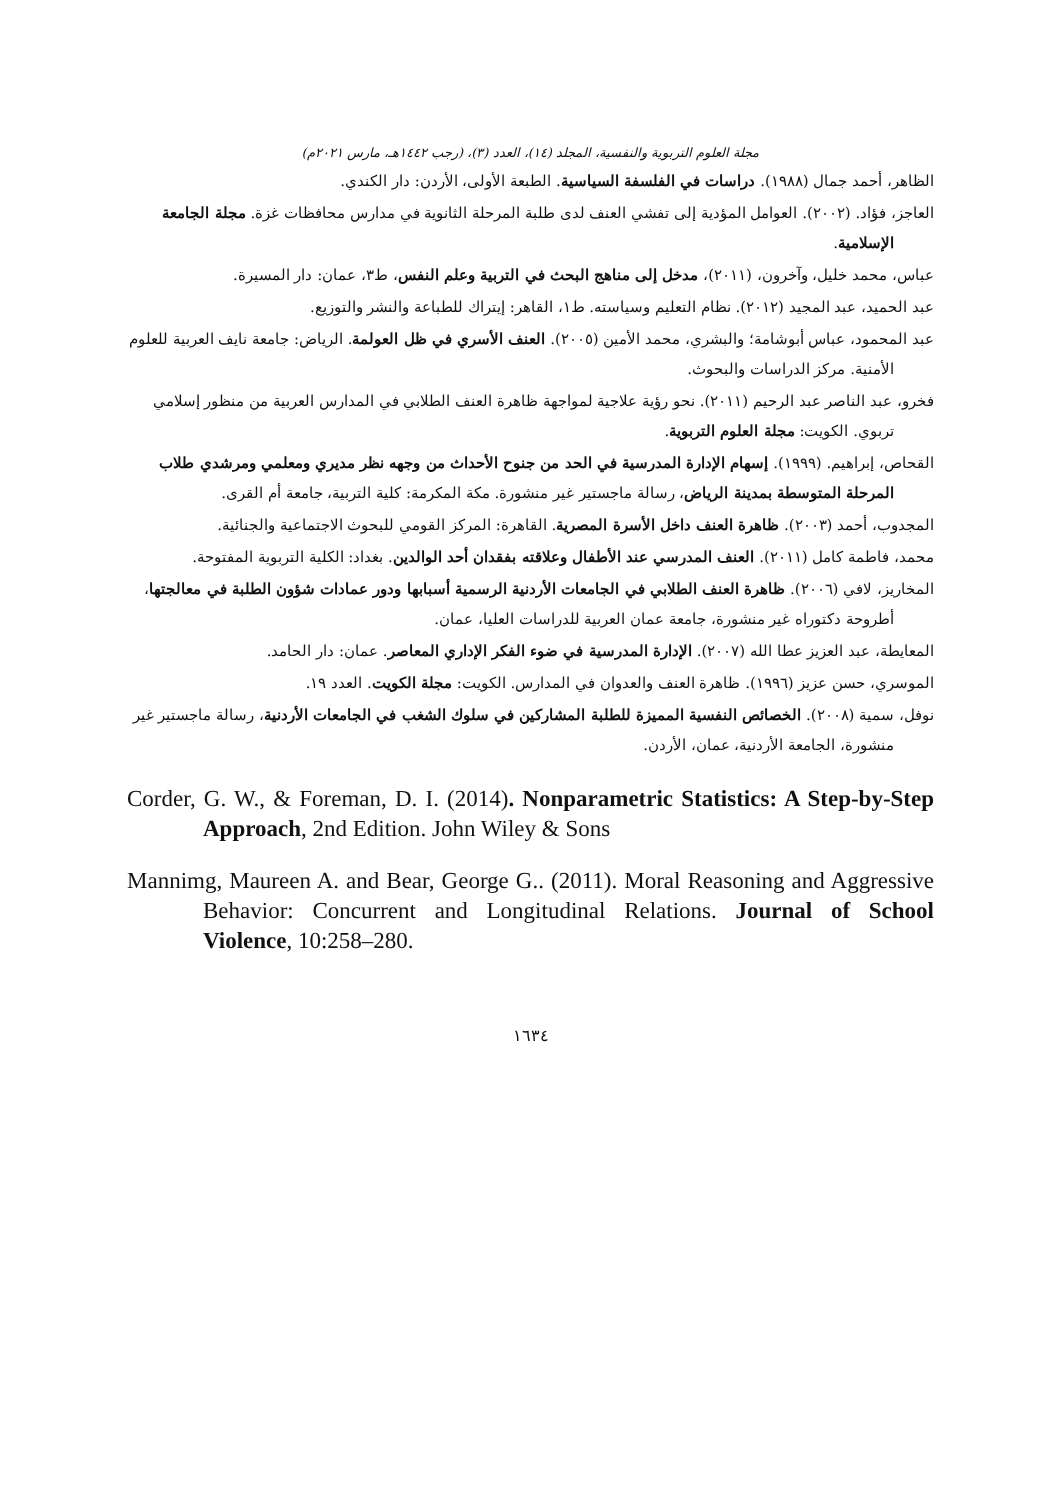مجلة العلوم التربوية والنفسية، المجلد (١٤)، العدد (٣)، (رجب ١٤٤٢هـ، مارس ٢٠٢١م)
الظاهر، أحمد جمال (١٩٨٨). دراسات في الفلسفة السياسية. الطبعة الأولى، الأردن: دار الكندي.
العاجز، فؤاد. (٢٠٠٢). العوامل المؤدية إلى تفشي العنف لدى طلبة المرحلة الثانوية في مدارس محافظات غزة. مجلة الجامعة الإسلامية.
عباس، محمد خليل، وآخرون، (٢٠١١)، مدخل إلى مناهج البحث في التربية وعلم النفس، ط٣، عمان: دار المسيرة.
عبد الحميد، عبد المجيد (٢٠١٢). نظام التعليم وسياسته. ط١، القاهر: إيتراك للطباعة والنشر والتوزيع.
عبد المحمود، عباس أبوشامة؛ والبشري، محمد الأمين (٢٠٠٥). العنف الأسري في ظل العولمة. الرياض: جامعة نايف العربية للعلوم الأمنية. مركز الدراسات والبحوث.
فخرو، عبد الناصر عبد الرحيم (٢٠١١). نحو رؤية علاجية لمواجهة ظاهرة العنف الطلابي في المدارس العربية من منظور إسلامي تربوي. الكويت: مجلة العلوم التربوية.
القحاص، إبراهيم. (١٩٩٩). إسهام الإدارة المدرسية في الحد من جنوح الأحداث من وجهه نظر مديري ومعلمي ومرشدي طلاب المرحلة المتوسطة بمدينة الرياض، رسالة ماجستير غير منشورة. مكة المكرمة: كلية التربية، جامعة أم القرى.
المجدوب، أحمد (٢٠٠٣). ظاهرة العنف داخل الأسرة المصرية. القاهرة: المركز القومي للبحوث الاجتماعية والجنائية.
محمد، فاطمة كامل (٢٠١١). العنف المدرسي عند الأطفال وعلاقته بفقدان أحد الوالدين. بغداد: الكلية التربوية المفتوحة.
المخاريز، لافي (٢٠٠٦). ظاهرة العنف الطلابي في الجامعات الأردنية الرسمية أسبابها ودور عمادات شؤون الطلبة في معالجتها، أطروحة دكتوراه غير منشورة، جامعة عمان العربية للدراسات العليا، عمان.
المعايطة، عبد العزيز عطا الله (٢٠٠٧). الإدارة المدرسية في ضوء الفكر الإداري المعاصر. عمان: دار الحامد.
الموسري، حسن عزيز (١٩٩٦). ظاهرة العنف والعدوان في المدارس. الكويت: مجلة الكويت. العدد ١٩.
نوفل، سمية (٢٠٠٨). الخصائص النفسية المميزة للطلبة المشاركين في سلوك الشغب في الجامعات الأردنية، رسالة ماجستير غير منشورة، الجامعة الأردنية، عمان، الأردن.
Corder, G. W., & Foreman, D. I. (2014). Nonparametric Statistics: A Step-by-Step Approach, 2nd Edition. John Wiley & Sons
Mannimg, Maureen A. and Bear, George G.. (2011). Moral Reasoning and Aggressive Behavior: Concurrent and Longitudinal Relations. Journal of School Violence, 10:258–280.
١٦٣٤